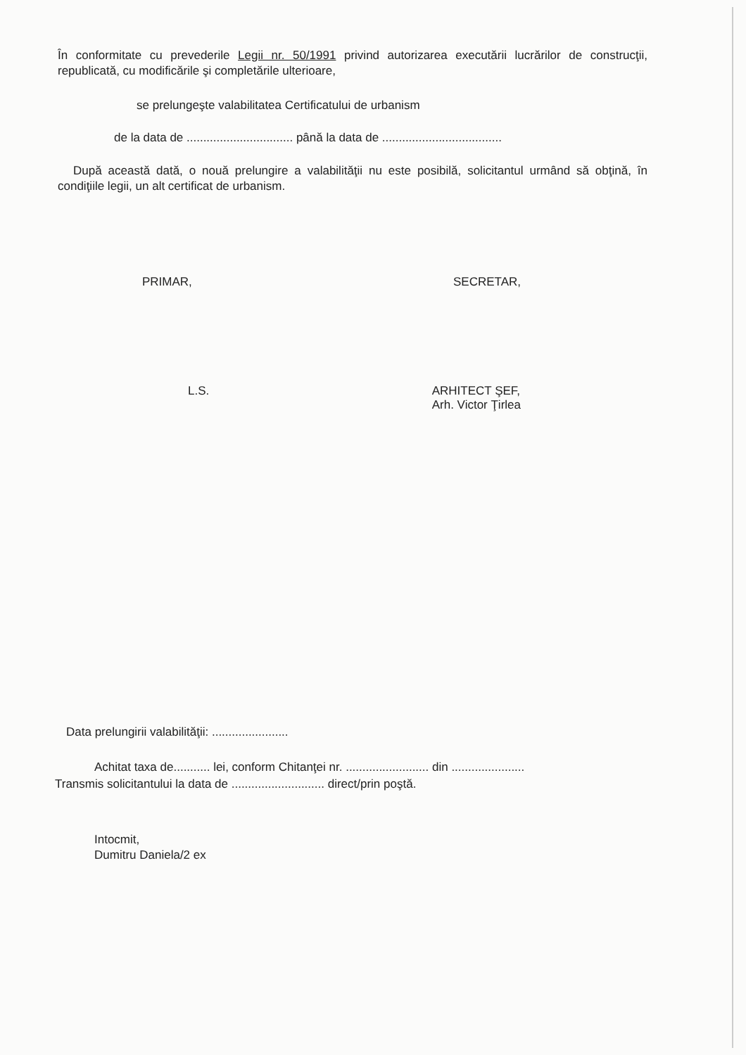În conformitate cu prevederile Legii nr. 50/1991 privind autorizarea executării lucrărilor de construcţii, republicată, cu modificările şi completările ulterioare,
se prelungeşte valabilitatea Certificatului de urbanism
de la data de ................................ până la data de ....................................
După această dată, o nouă prelungire a valabilităţii nu este posibilă, solicitantul urmând să obţină, în condiţiile legii, un alt certificat de urbanism.
PRIMAR, SECRETAR,
L.S. ARHITECT ŞEF,
Arh. Victor Ţirlea
Data prelungirii valabilităţii: .......................
Achitat taxa de........... lei, conform Chitanţei nr. ......................... din ......................
Transmis solicitantului la data de ............................ direct/prin poştă.
Intocmit,
Dumitru Daniela/2 ex